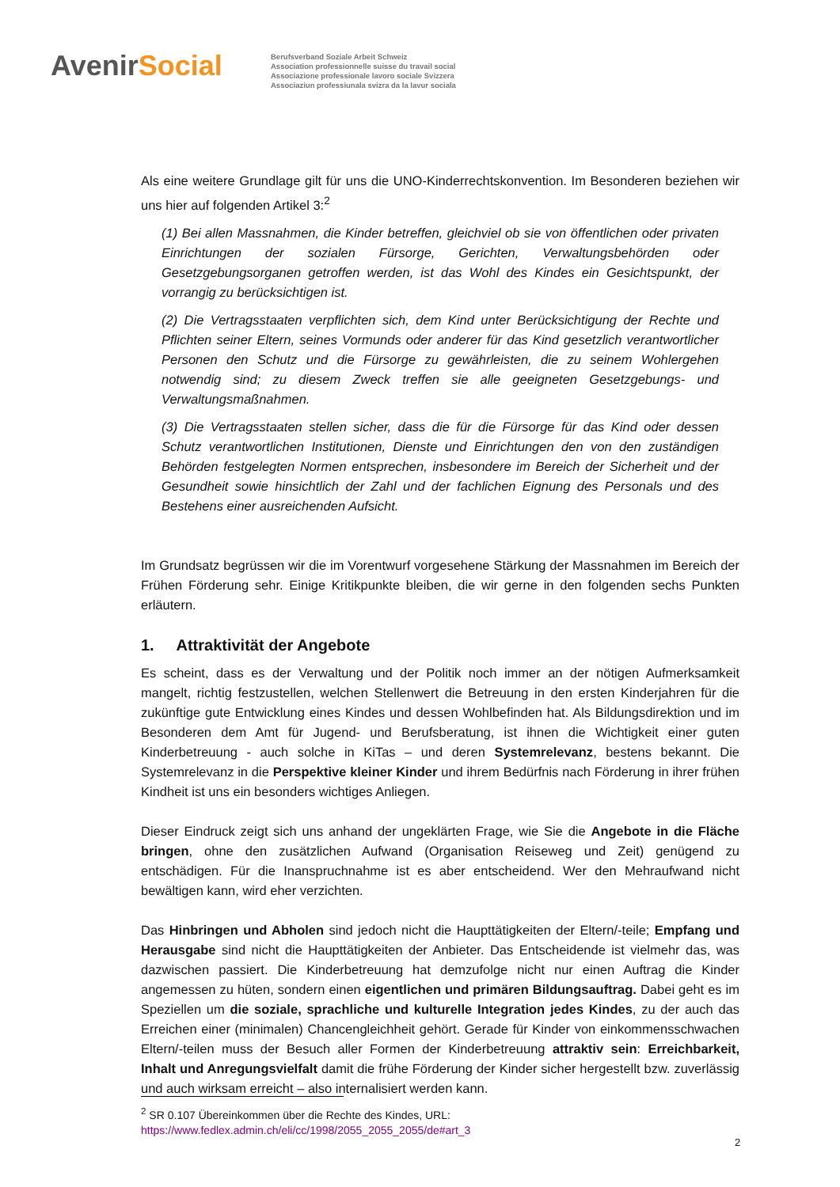AvenirSocial
Berufsverband Soziale Arbeit Schweiz
Association professionnelle suisse du travail social
Associazione professionale lavoro sociale Svizzera
Associaziun professiunala svizra da la lavur sociala
Als eine weitere Grundlage gilt für uns die UNO-Kinderrechtskonvention. Im Besonderen beziehen wir uns hier auf folgenden Artikel 3:<sup>2</sup>
(1) Bei allen Massnahmen, die Kinder betreffen, gleichviel ob sie von öffentlichen oder privaten Einrichtungen der sozialen Fürsorge, Gerichten, Verwaltungsbehörden oder Gesetzgebungsorganen getroffen werden, ist das Wohl des Kindes ein Gesichtspunkt, der vorrangig zu berücksichtigen ist.
(2) Die Vertragsstaaten verpflichten sich, dem Kind unter Berücksichtigung der Rechte und Pflichten seiner Eltern, seines Vormunds oder anderer für das Kind gesetzlich verantwortlicher Personen den Schutz und die Fürsorge zu gewährleisten, die zu seinem Wohlergehen notwendig sind; zu diesem Zweck treffen sie alle geeigneten Gesetzgebungs- und Verwaltungsmaßnahmen.
(3) Die Vertragsstaaten stellen sicher, dass die für die Fürsorge für das Kind oder dessen Schutz verantwortlichen Institutionen, Dienste und Einrichtungen den von den zuständigen Behörden festgelegten Normen entsprechen, insbesondere im Bereich der Sicherheit und der Gesundheit sowie hinsichtlich der Zahl und der fachlichen Eignung des Personals und des Bestehens einer ausreichenden Aufsicht.
Im Grundsatz begrüssen wir die im Vorentwurf vorgesehene Stärkung der Massnahmen im Bereich der Frühen Förderung sehr. Einige Kritikpunkte bleiben, die wir gerne in den folgenden sechs Punkten erläutern.
1. Attraktivität der Angebote
Es scheint, dass es der Verwaltung und der Politik noch immer an der nötigen Aufmerksamkeit mangelt, richtig festzustellen, welchen Stellenwert die Betreuung in den ersten Kinderjahren für die zukünftige gute Entwicklung eines Kindes und dessen Wohlbefinden hat. Als Bildungsdirektion und im Besonderen dem Amt für Jugend- und Berufsberatung, ist ihnen die Wichtigkeit einer guten Kinderbetreuung - auch solche in KiTas – und deren Systemrelevanz, bestens bekannt. Die Systemrelevanz in die Perspektive kleiner Kinder und ihrem Bedürfnis nach Förderung in ihrer frühen Kindheit ist uns ein besonders wichtiges Anliegen.
Dieser Eindruck zeigt sich uns anhand der ungeklärten Frage, wie Sie die Angebote in die Fläche bringen, ohne den zusätzlichen Aufwand (Organisation Reiseweg und Zeit) genügend zu entschädigen. Für die Inanspruchnahme ist es aber entscheidend. Wer den Mehraufwand nicht bewältigen kann, wird eher verzichten.
Das Hinbringen und Abholen sind jedoch nicht die Haupttätigkeiten der Eltern/-teile; Empfang und Herausgabe sind nicht die Haupttätigkeiten der Anbieter. Das Entscheidende ist vielmehr das, was dazwischen passiert. Die Kinderbetreuung hat demzufolge nicht nur einen Auftrag die Kinder angemessen zu hüten, sondern einen eigentlichen und primären Bildungsauftrag. Dabei geht es im Speziellen um die soziale, sprachliche und kulturelle Integration jedes Kindes, zu der auch das Erreichen einer (minimalen) Chancengleichheit gehört. Gerade für Kinder von einkommensschwachen Eltern/-teilen muss der Besuch aller Formen der Kinderbetreuung attraktiv sein: Erreichbarkeit, Inhalt und Anregungsvielfalt damit die frühe Förderung der Kinder sicher hergestellt bzw. zuverlässig und auch wirksam erreicht – also internalisiert werden kann.
<sup>2</sup> SR 0.107 Übereinkommen über die Rechte des Kindes, URL:
https://www.fedlex.admin.ch/eli/cc/1998/2055_2055_2055/de#art_3
2